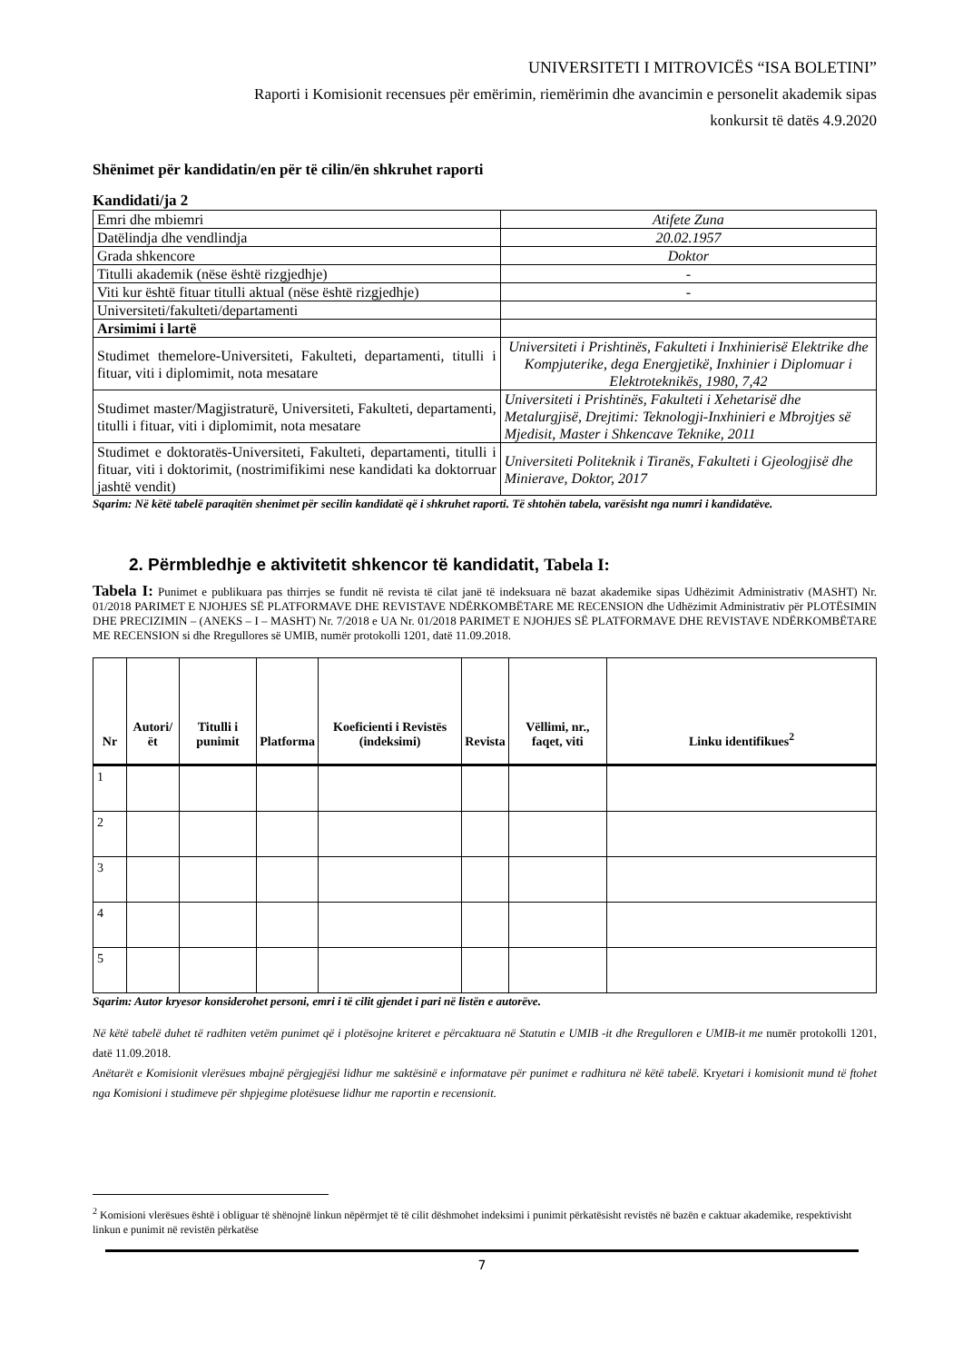UNIVERSITETI I MITROVICËS “ISA BOLETINI”
Raporti i Komisionit recensues për emërimin, riemërimin dhe avancimin e personelit akademik sipas
konkursit të datës 4.9.2020
Shënimet për kandidatin/en për të cilin/ën shkruhet raporti
Kandidati/ja 2
| Emri dhe mbiemri | Atifete Zuna |
| Datëlindja dhe vendlindja | 20.02.1957 |
| Grada shkencore | Doktor |
| Titulli akademik (nëse është rizgjedhje) | - |
| Viti kur është fituar titulli aktual (nëse është rizgjedhje) | - |
| Universiteti/fakulteti/departamenti | |
| Arsimimi i lartë | |
| Studimet themelore-Universiteti, Fakulteti, departamenti, titulli i fituar, viti i diplomimit, nota mesatare | Universiteti i Prishtinës, Fakulteti i Inxhinierisë Elektrike dhe Kompjuterike, dega Energjetikë, Inxhinier i Diplomuar i Elektroteknikës, 1980, 7,42 |
| Studimet master/Magjistraturë, Universiteti, Fakulteti, departamenti, titulli i fituar, viti i diplomimit, nota mesatare | Universiteti i Prishtinës, Fakulteti i Xehetarisë dhe Metalurgjisë, Drejtimi: Teknologji-Inxhinieri e Mbrojtjes së Mjedisit, Master i Shkencave Teknike, 2011 |
| Studimet e doktoratës-Universiteti, Fakulteti, departamenti, titulli i fituar, viti i doktorimit, (nostrimifikimi nese kandidati ka doktorruar jashtë vendit) | Universiteti Politeknik i Tiranës, Fakulteti i Gjeologjisë dhe Minierave, Doktor, 2017 |
Sqarim: Në këtë tabelë paraqitën shenimet për secilin kandidatë që i shkruhet raporti. Të shtohën tabela, varësisht nga numri i kandidatëve.
2. Përmbledhje e aktivitetit shkencor të kandidatit, Tabela I:
Tabela I: Punimet e publikuara pas thirrjes se fundit në revista të cilat janë të indeksuara në bazat akademike sipas Udhëzimit Administrativ (MASHT) Nr. 01/2018 PARIMET E NJOHJES SË PLATFORMAVE DHE REVISTAVE NDËRKOMBËTARE ME RECENSION dhe Udhëzimit Administrativ për PLOTËSIMIN DHE PRECIZIMIN – (ANEKS – I – MASHT) Nr. 7/2018 e UA Nr. 01/2018 PARIMET E NJOHJES SË PLATFORMAVE DHE REVISTAVE NDËRKOMBËTARE ME RECENSION si dhe Rregullores së UMIB, numër protokolli 1201, datë 11.09.2018.
| Nr | Autori/ët | Titulli i punimit | Platforma | Koeficienti i Revistës (indeksimi) | Revista | Vëllimi, nr., faqet, viti | Linku identifikues<sup>2</sup> |
| --- | --- | --- | --- | --- | --- | --- | --- |
| 1 | | | | | | | |
| 2 | | | | | | | |
| 3 | | | | | | | |
| 4 | | | | | | | |
| 5 | | | | | | | |
Sqarim: Autor kryesor konsiderohet personi, emri i të cilit gjendet i pari në listën e autorëve.
Në këtë tabelë duhet të radhiten vetëm punimet që i plotësojne kriteret e përcaktuara në Statutin e UMIB -it dhe Rregulloren e UMIB-it me numër protokolli 1201, datë 11.09.2018.
Anëtarët e Komisionit vlerësues mbajnë përgjegjësi lidhur me saktësinë e informatave për punimet e radhitura në këtë tabelë. Kryetari i komisionit mund të ftohet nga Komisioni i studimeve për shpjegime plotësuese lidhur me raportin e recensionit.
<sup>2</sup> Komisioni vlerësues është i obliguar të shënojnë linkun nëpërmjet të të cilit dëshmohet indeksimi i punimit përkatësisht revistës në bazën e caktuar akademike, respektivisht linkun e punimit në revistën përkatëse
7